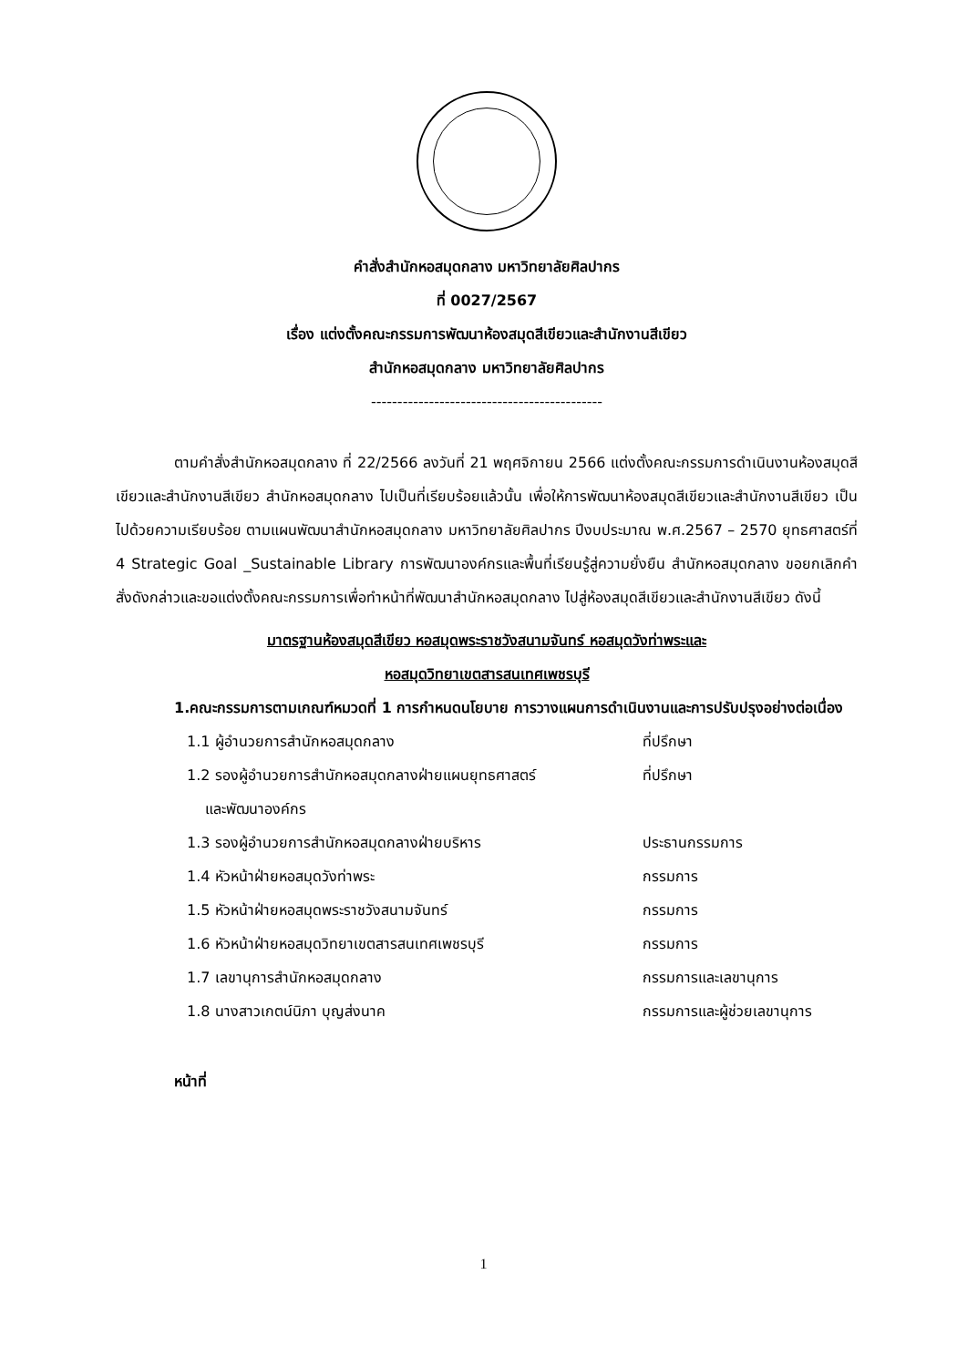คำสั่งสำนักหอสมุดกลาง มหาวิทยาลัยศิลปากร
ที่ 0027/2567
เรื่อง แต่งตั้งคณะกรรมการพัฒนาห้องสมุดสีเขียวและสำนักงานสีเขียว
สำนักหอสมุดกลาง มหาวิทยาลัยศิลปากร
--------------------------------------------
ตามคำสั่งสำนักหอสมุดกลาง ที่ 22/2566 ลงวันที่ 21 พฤศจิกายน 2566 แต่งตั้งคณะกรรมการดำเนินงานห้องสมุดสีเขียวและสำนักงานสีเขียว สำนักหอสมุดกลาง ไปเป็นที่เรียบร้อยแล้วนั้น เพื่อให้การพัฒนาห้องสมุดสีเขียวและสำนักงานสีเขียว เป็นไปด้วยความเรียบร้อย ตามแผนพัฒนาสำนักหอสมุดกลาง มหาวิทยาลัยศิลปากร ปีงบประมาณ พ.ศ.2567 – 2570 ยุทธศาสตร์ที่ 4 Strategic Goal _Sustainable Library การพัฒนาองค์กรและพื้นที่เรียนรู้สู่ความยั่งยืน สำนักหอสมุดกลาง ขอยกเลิกคำสั่งดังกล่าวและขอแต่งตั้งคณะกรรมการเพื่อทำหน้าที่พัฒนาสำนักหอสมุดกลาง ไปสู่ห้องสมุดสีเขียวและสำนักงานสีเขียว ดังนี้
มาตรฐานห้องสมุดสีเขียว หอสมุดพระราชวังสนามจันทร์ หอสมุดวังท่าพระและ
หอสมุดวิทยาเขตสารสนเทศเพชรบุรี
1.คณะกรรมการตามเกณฑ์หมวดที่ 1 การกำหนดนโยบาย การวางแผนการดำเนินงานและการปรับปรุงอย่างต่อเนื่อง
1.1 ผู้อำนวยการสำนักหอสมุดกลาง ที่ปรึกษา
1.2 รองผู้อำนวยการสำนักหอสมุดกลางฝ่ายแผนยุทธศาสตร์
และพัฒนาองค์กร ที่ปรึกษา
1.3 รองผู้อำนวยการสำนักหอสมุดกลางฝ่ายบริหาร ประธานกรรมการ
1.4 หัวหน้าฝ่ายหอสมุดวังท่าพระ กรรมการ
1.5 หัวหน้าฝ่ายหอสมุดพระราชวังสนามจันทร์ กรรมการ
1.6 หัวหน้าฝ่ายหอสมุดวิทยาเขตสารสนเทศเพชรบุรี กรรมการ
1.7 เลขานุการสำนักหอสมุดกลาง กรรมการและเลขานุการ
1.8 นางสาวเกตน์นิภา บุญส่งนาค กรรมการและผู้ช่วยเลขานุการ
หน้าที่
1